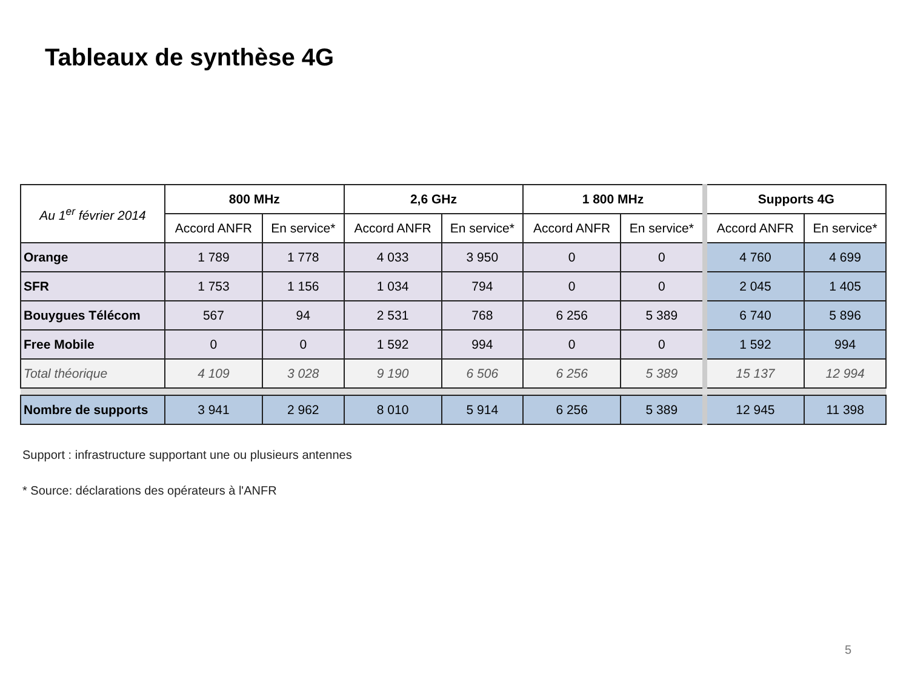Tableaux de synthèse 4G
| Au 1<sup>er</sup> février 2014 | 800 MHz | | 2,6 GHz | | 1 800 MHz | | Supports 4G | |
| --- | --- | --- | --- | --- | --- | --- | --- | --- |
| | Accord ANFR | En service* | Accord ANFR | En service* | Accord ANFR | En service* | Accord ANFR | En service* |
| Orange | 1 789 | 1 778 | 4 033 | 3 950 | 0 | 0 | 4 760 | 4 699 |
| SFR | 1 753 | 1 156 | 1 034 | 794 | 0 | 0 | 2 045 | 1 405 |
| Bouygues Télécom | 567 | 94 | 2 531 | 768 | 6 256 | 5 389 | 6 740 | 5 896 |
| Free Mobile | 0 | 0 | 1 592 | 994 | 0 | 0 | 1 592 | 994 |
| Total théorique | 4 109 | 3 028 | 9 190 | 6 506 | 6 256 | 5 389 | 15 137 | 12 994 |
| Nombre de supports | 3 941 | 2 962 | 8 010 | 5 914 | 6 256 | 5 389 | 12 945 | 11 398 |
Support : infrastructure supportant une ou plusieurs antennes
* Source: déclarations des opérateurs à l'ANFR
5